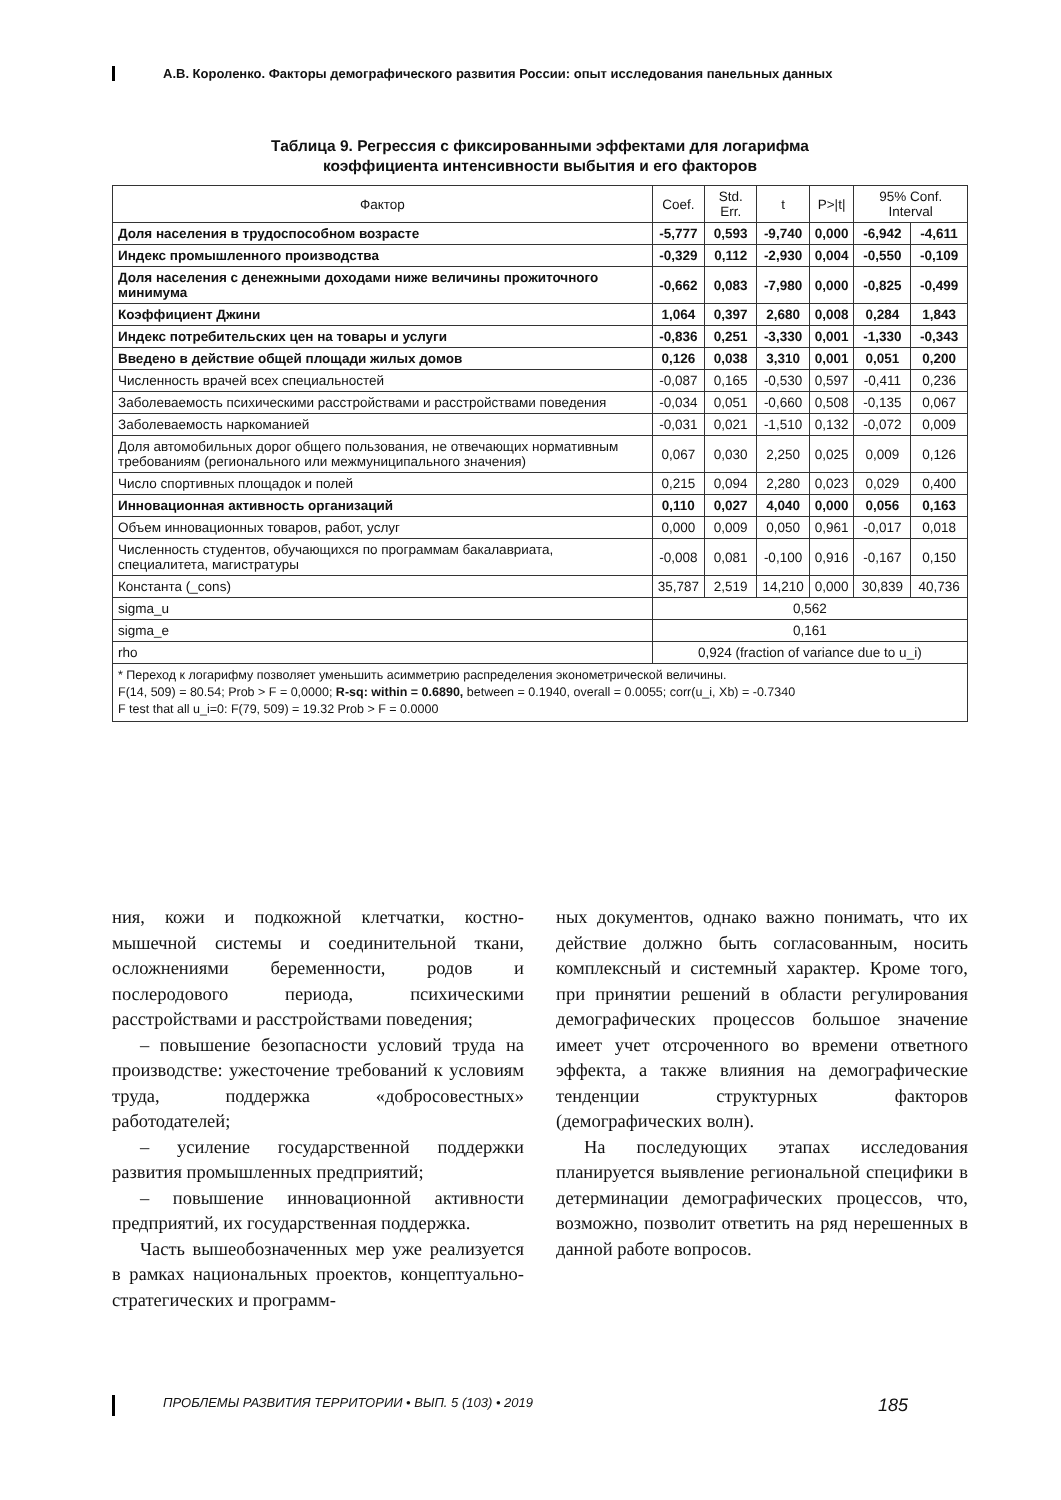А.В. Короленко. Факторы демографического развития России: опыт исследования панельных данных
Таблица 9. Регрессия с фиксированными эффектами для логарифма
коэффициента интенсивности выбытия и его факторов
| Фактор | Coef. | Std. Err. | t | P>/t/ | 95% Conf. Interval | |
| --- | --- | --- | --- | --- | --- | --- |
| Доля населения в трудоспособном возрасте | -5,777 | 0,593 | -9,740 | 0,000 | -6,942 | -4,611 |
| Индекс промышленного производства | -0,329 | 0,112 | -2,930 | 0,004 | -0,550 | -0,109 |
| Доля населения с денежными доходами ниже величины прожиточного минимума | -0,662 | 0,083 | -7,980 | 0,000 | -0,825 | -0,499 |
| Коэффициент Джини | 1,064 | 0,397 | 2,680 | 0,008 | 0,284 | 1,843 |
| Индекс потребительских цен на товары и услуги | -0,836 | 0,251 | -3,330 | 0,001 | -1,330 | -0,343 |
| Введено в действие общей площади жилых домов | 0,126 | 0,038 | 3,310 | 0,001 | 0,051 | 0,200 |
| Численность врачей всех специальностей | -0,087 | 0,165 | -0,530 | 0,597 | -0,411 | 0,236 |
| Заболеваемость психическими расстройствами и расстройствами поведения | -0,034 | 0,051 | -0,660 | 0,508 | -0,135 | 0,067 |
| Заболеваемость наркоманией | -0,031 | 0,021 | -1,510 | 0,132 | -0,072 | 0,009 |
| Доля автомобильных дорог общего пользования, не отвечающих нормативным требованиям (регионального или межмуниципального значения) | 0,067 | 0,030 | 2,250 | 0,025 | 0,009 | 0,126 |
| Число спортивных площадок и полей | 0,215 | 0,094 | 2,280 | 0,023 | 0,029 | 0,400 |
| Инновационная активность организаций | 0,110 | 0,027 | 4,040 | 0,000 | 0,056 | 0,163 |
| Объем инновационных товаров, работ, услуг | 0,000 | 0,009 | 0,050 | 0,961 | -0,017 | 0,018 |
| Численность студентов, обучающихся по программам бакалавриата, специалитета, магистратуры | -0,008 | 0,081 | -0,100 | 0,916 | -0,167 | 0,150 |
| Константа (_cons) | 35,787 | 2,519 | 14,210 | 0,000 | 30,839 | 40,736 |
| sigma_u | 0,562 | | | | | |
| sigma_e | 0,161 | | | | | |
| rho | 0,924 (fraction of variance due to u_i) | | | | | |
| * Переход к логарифму позволяет уменьшить асимметрию распределения эконометрической величины. F(14, 509) = 80.54; Prob > F = 0,0000; R-sq: within = 0.6890, between = 0.1940, overall = 0.0055; corr(u_i, Xb) = -0.7340 F test that all u_i=0: F(79, 509) = 19.32 Prob > F = 0.0000 | | | | | | |
ния, кожи и подкожной клетчатки, костно-мышечной системы и соединительной ткани, осложнениями беременности, родов и послеродового периода, психическими расстройствами и расстройствами поведения;
– повышение безопасности условий труда на производстве: ужесточение требований к условиям труда, поддержка «добросовестных» работодателей;
– усиление государственной поддержки развития промышленных предприятий;
– повышение инновационной активности предприятий, их государственная поддержка.
Часть вышеобозначенных мер уже реализуется в рамках национальных проектов, концептуально-стратегических и программ-
ных документов, однако важно понимать, что их действие должно быть согласованным, носить комплексный и системный характер. Кроме того, при принятии решений в области регулирования демографических процессов большое значение имеет учет отсроченного во времени ответного эффекта, а также влияния на демографические тенденции структурных факторов (демографических волн).
На последующих этапах исследования планируется выявление региональной специфики в детерминации демографических процессов, что, возможно, позволит ответить на ряд нерешенных в данной работе вопросов.
ПРОБЛЕМЫ РАЗВИТИЯ ТЕРРИТОРИИ • ВЫП. 5 (103) • 2019 185